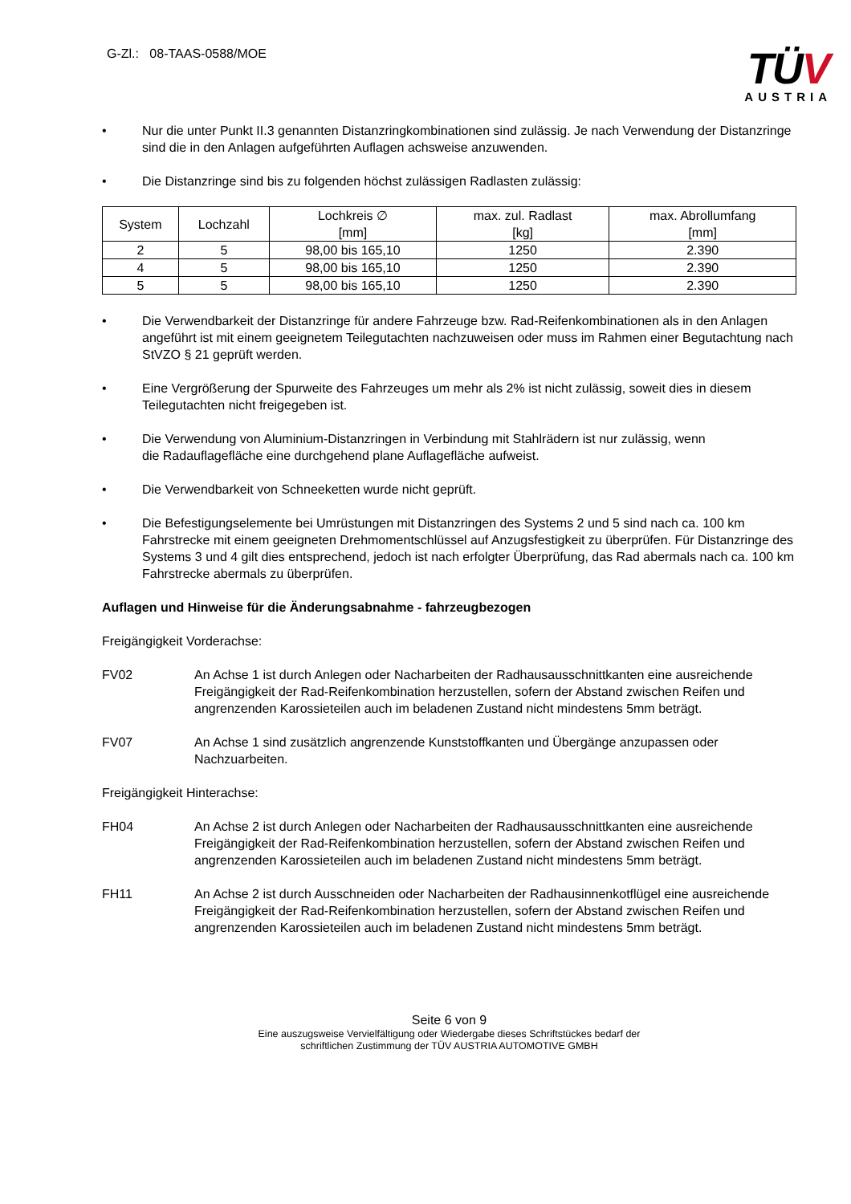G-Zl.: 08-TAAS-0588/MOE
TÜV
AUSTRIA
• Nur die unter Punkt II.3 genannten Distanzringkombinationen sind zulässig. Je nach Verwendung der Distanzringe sind die in den Anlagen aufgeführten Auflagen achsweise anzuwenden.
• Die Distanzringe sind bis zu folgenden höchst zulässigen Radlasten zulässig:
| System | Lochzahl | Lochkreis ∅ [mm] | max. zul. Radlast [kg] | max. Abrollumfang [mm] |
| --- | --- | --- | --- | --- |
| 2 | 5 | 98,00 bis 165,10 | 1250 | 2.390 |
| 4 | 5 | 98,00 bis 165,10 | 1250 | 2.390 |
| 5 | 5 | 98,00 bis 165,10 | 1250 | 2.390 |
• Die Verwendbarkeit der Distanzringe für andere Fahrzeuge bzw. Rad-Reifenkombinationen als in den Anlagen angeführt ist mit einem geeignetem Teilegutachten nachzuweisen oder muss im Rahmen einer Begutachtung nach StVZO § 21 geprüft werden.
• Eine Vergrößerung der Spurweite des Fahrzeuges um mehr als 2% ist nicht zulässig, soweit dies in diesem Teilegutachten nicht freigegeben ist.
• Die Verwendung von Aluminium-Distanzringen in Verbindung mit Stahlrädern ist nur zulässig, wenn
die Radauflagefläche eine durchgehend plane Auflagefläche aufweist.
• Die Verwendbarkeit von Schneeketten wurde nicht geprüft.
• Die Befestigungselemente bei Umrüstungen mit Distanzringen des Systems 2 und 5 sind nach ca. 100 km Fahrstrecke mit einem geeigneten Drehmomentschlüssel auf Anzugsfestigkeit zu überprüfen. Für Distanzringe des Systems 3 und 4 gilt dies entsprechend, jedoch ist nach erfolgter Überprüfung, das Rad abermals nach ca. 100 km Fahrstrecke abermals zu überprüfen.
Auflagen und Hinweise für die Änderungsabnahme - fahrzeugbezogen
Freigängigkeit Vorderachse:
FV02 An Achse 1 ist durch Anlegen oder Nacharbeiten der Radhausausschnittkanten eine ausreichende Freigängigkeit der Rad-Reifenkombination herzustellen, sofern der Abstand zwischen Reifen und angrenzenden Karossieteilen auch im beladenen Zustand nicht mindestens 5mm beträgt.
FV07 An Achse 1 sind zusätzlich angrenzende Kunststoffkanten und Übergänge anzupassen oder Nachzuarbeiten.
Freigängigkeit Hinterachse:
FH04 An Achse 2 ist durch Anlegen oder Nacharbeiten der Radhausausschnittkanten eine ausreichende Freigängigkeit der Rad-Reifenkombination herzustellen, sofern der Abstand zwischen Reifen und angrenzenden Karossieteilen auch im beladenen Zustand nicht mindestens 5mm beträgt.
FH11 An Achse 2 ist durch Ausschneiden oder Nacharbeiten der Radhausinnenkotflügel eine ausreichende Freigängigkeit der Rad-Reifenkombination herzustellen, sofern der Abstand zwischen Reifen und angrenzenden Karossieteilen auch im beladenen Zustand nicht mindestens 5mm beträgt.
Seite 6 von 9
Eine auszugsweise Vervielfältigung oder Wiedergabe dieses Schriftstückes bedarf der
schriftlichen Zustimmung der TÜV AUSTRIA AUTOMOTIVE GMBH